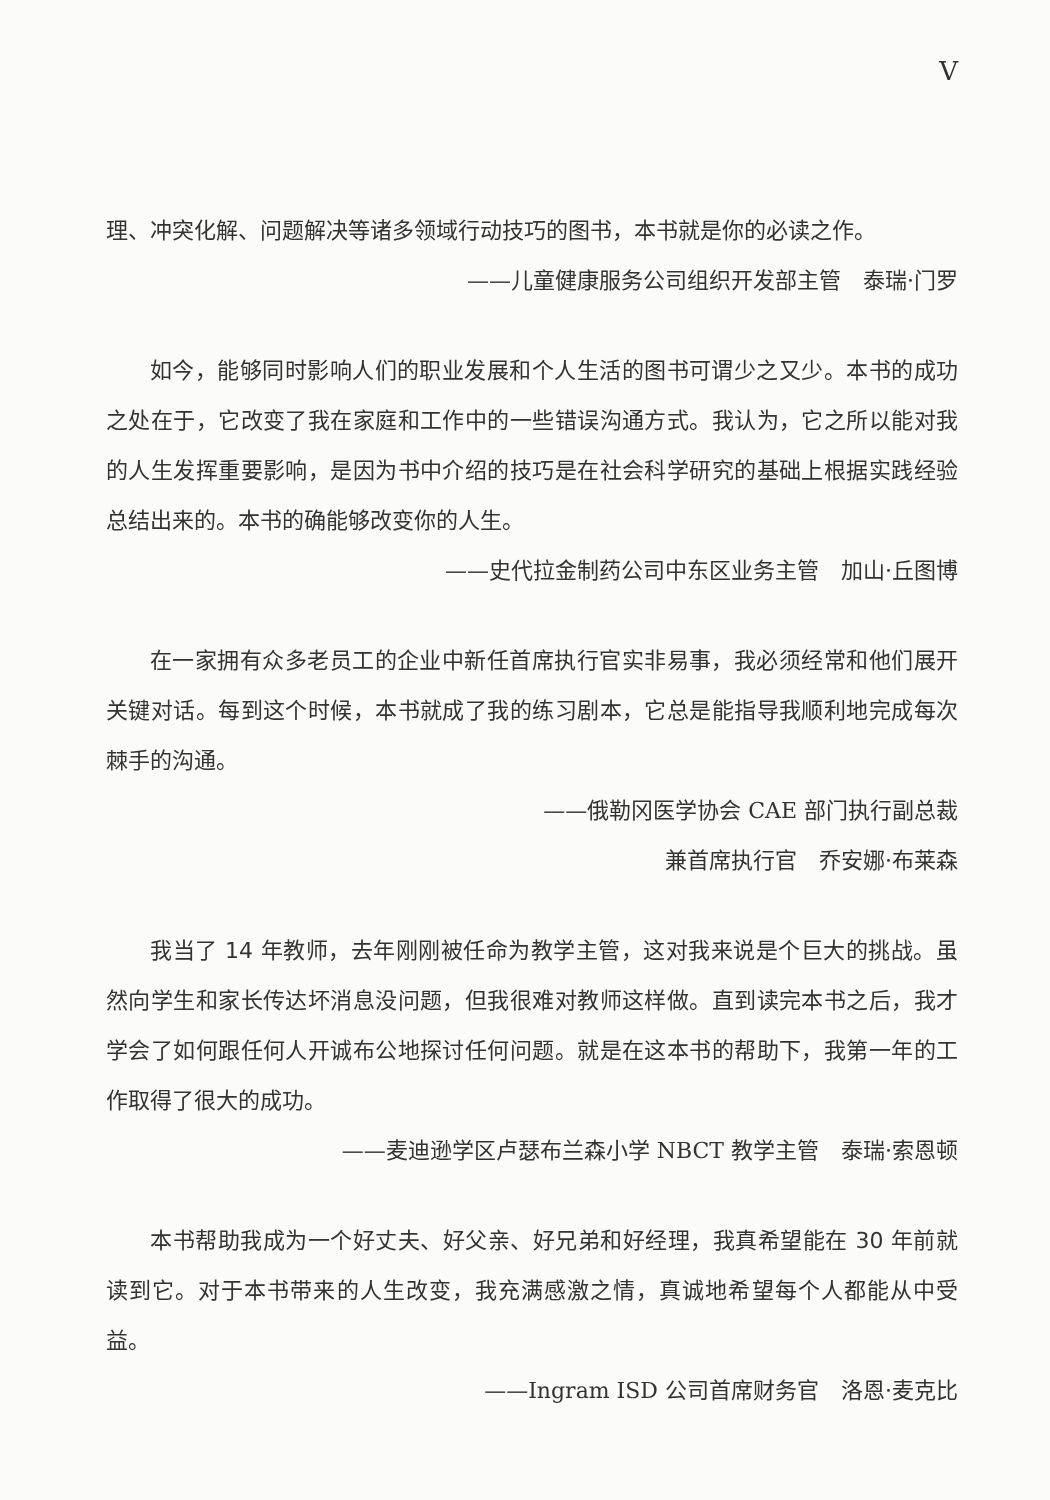V
理、冲突化解、问题解决等诸多领域行动技巧的图书，本书就是你的必读之作。
——儿童健康服务公司组织开发部主管　泰瑞·门罗
如今，能够同时影响人们的职业发展和个人生活的图书可谓少之又少。本书的成功之处在于，它改变了我在家庭和工作中的一些错误沟通方式。我认为，它之所以能对我的人生发挥重要影响，是因为书中介绍的技巧是在社会科学研究的基础上根据实践经验总结出来的。本书的确能够改变你的人生。
——史代拉金制药公司中东区业务主管　加山·丘图博
在一家拥有众多老员工的企业中新任首席执行官实非易事，我必须经常和他们展开关键对话。每到这个时候，本书就成了我的练习剧本，它总是能指导我顺利地完成每次棘手的沟通。
——俄勒冈医学协会 CAE 部门执行副总裁
兼首席执行官　乔安娜·布莱森
我当了 14 年教师，去年刚刚被任命为教学主管，这对我来说是个巨大的挑战。虽然向学生和家长传达坏消息没问题，但我很难对教师这样做。直到读完本书之后，我才学会了如何跟任何人开诚布公地探讨任何问题。就是在这本书的帮助下，我第一年的工作取得了很大的成功。
——麦迪逊学区卢瑟布兰森小学 NBCT 教学主管　泰瑞·索恩顿
本书帮助我成为一个好丈夫、好父亲、好兄弟和好经理，我真希望能在 30 年前就读到它。对于本书带来的人生改变，我充满感激之情，真诚地希望每个人都能从中受益。
——Ingram ISD 公司首席财务官　洛恩·麦克比